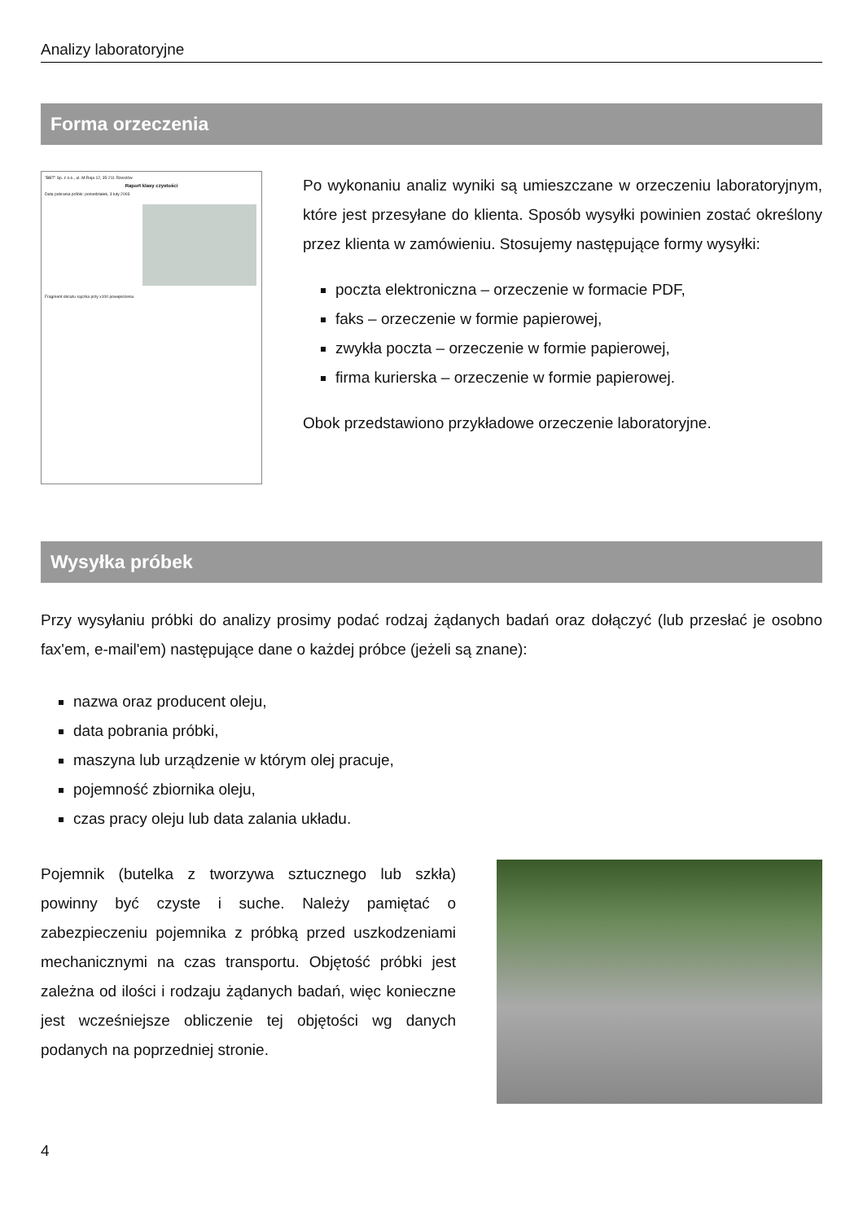Analizy laboratoryjne
Forma orzeczenia
"BBT" Sp. z o.o., ul. M.Reja 12, 35-211 Rzeszów
Raport klasy czystości
Data pobrania próbki: poniedziałek, 3 luty 2003
Fragment obrazu sączka przy x100 powiększeniu
Po wykonaniu analiz wyniki są umieszczane w orzeczeniu laboratoryjnym, które jest przesyłane do klienta. Sposób wysyłki powinien zostać określony przez klienta w zamówieniu. Stosujemy następujące formy wysyłki:
poczta elektroniczna – orzeczenie w formacie PDF,
faks – orzeczenie w formie papierowej,
zwykła poczta – orzeczenie w formie papierowej,
firma kurierska – orzeczenie w formie papierowej.
Obok przedstawiono przykładowe orzeczenie laboratoryjne.
Wysyłka próbek
Przy wysyłaniu próbki do analizy prosimy podać rodzaj żądanych badań oraz dołączyć (lub przesłać je osobno fax'em, e-mail'em) następujące dane o każdej próbce (jeżeli są znane):
nazwa oraz producent oleju,
data pobrania próbki,
maszyna lub urządzenie w którym olej pracuje,
pojemność zbiornika oleju,
czas pracy oleju lub data zalania układu.
Pojemnik (butelka z tworzywa sztucznego lub szkła) powinny być czyste i suche. Należy pamiętać o zabezpieczeniu pojemnika z próbką przed uszkodzeniami mechanicznymi na czas transportu. Objętość próbki jest zależna od ilości i rodzaju żądanych badań, więc konieczne jest wcześniejsze obliczenie tej objętości wg danych podanych na poprzedniej stronie.
4